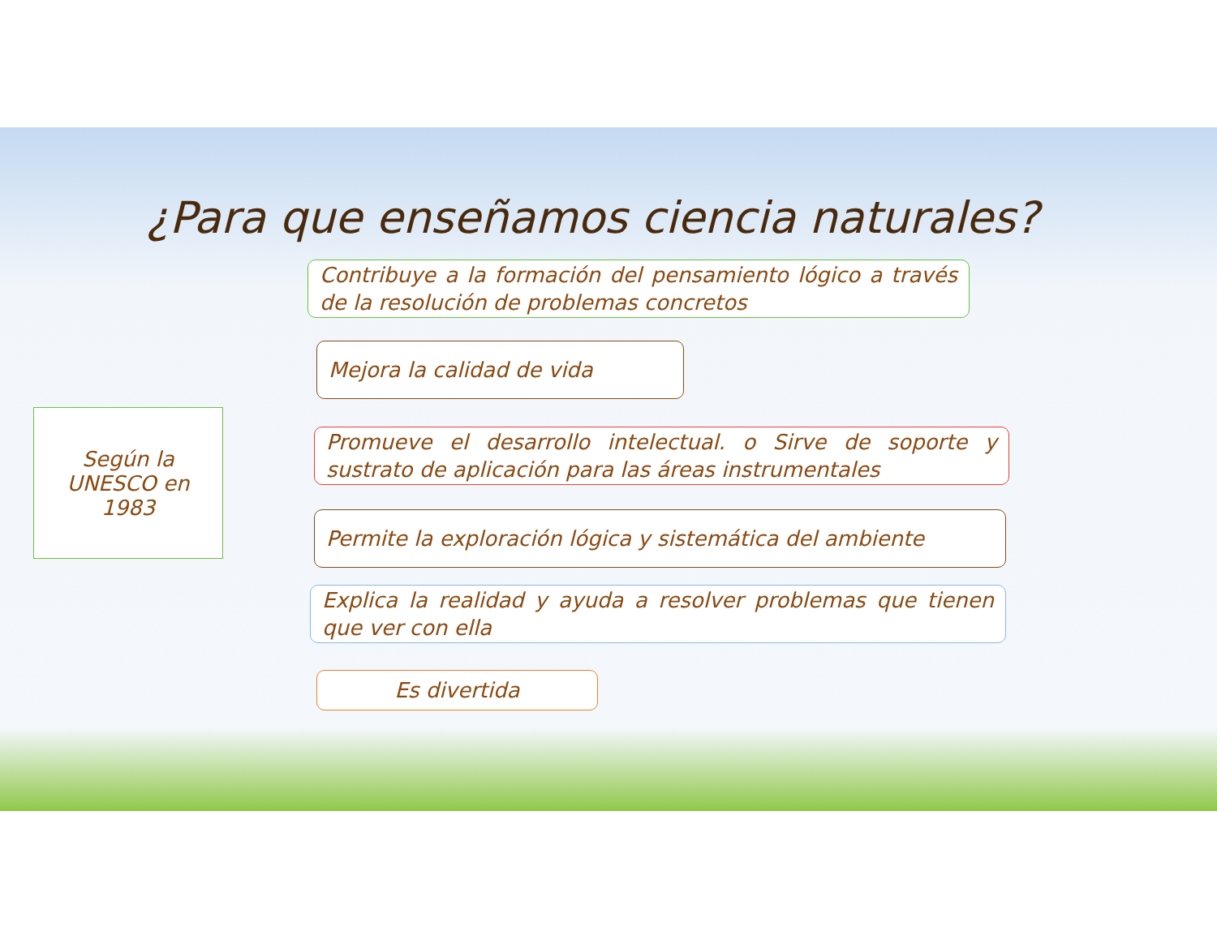¿Para que enseñamos ciencia naturales?
Según la
UNESCO en
1983
Contribuye a la formación del pensamiento lógico a través de la resolución de problemas concretos
Mejora la calidad de vida
Promueve el desarrollo intelectual. o Sirve de soporte y sustrato de aplicación para las áreas instrumentales
Permite la exploración lógica y sistemática del ambiente
Explica la realidad y ayuda a resolver problemas que tienen que ver con ella
Es divertida